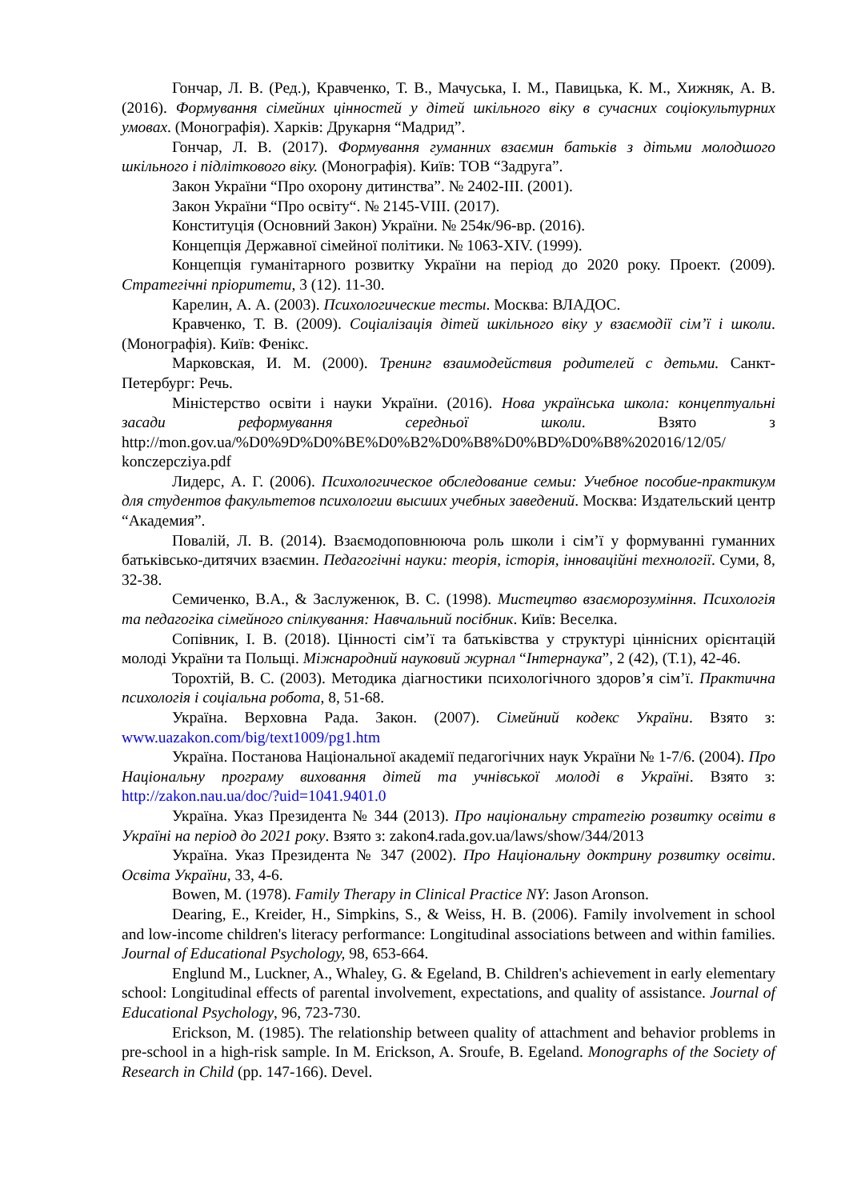Гончар, Л. В. (Ред.), Кравченко, Т. В., Мачуська, І. М., Павицька, К. М., Хижняк, А. В. (2016). Формування сімейних цінностей у дітей шкільного віку в сучасних соціокультурних умовах. (Монографія). Харків: Друкарня “Мадрид”.
Гончар, Л. В. (2017). Формування гуманних взаємин батьків з дітьми молодшого шкільного і підліткового віку. (Монографія). Київ: ТОВ “Задруга”.
Закон України “Про охорону дитинства”. № 2402-III. (2001).
Закон України “Про освіту“. № 2145-VIII. (2017).
Конституція (Основний Закон) України. № 254к/96-вр. (2016).
Концепція Державної сімейної політики. № 1063-XIV. (1999).
Концепція гуманітарного розвитку України на період до 2020 року. Проект. (2009). Стратегічні пріоритети, 3 (12). 11-30.
Карелин, А. А. (2003). Психологические тесты. Москва: ВЛАДОС.
Кравченко, Т. В. (2009). Соціалізація дітей шкільного віку у взаємодії сім’ї і школи. (Монографія). Київ: Фенікс.
Марковская, И. М. (2000). Тренинг взаимодействия родителей с детьми. Санкт-Петербург: Речь.
Міністерство освіти і науки України. (2016). Нова українська школа: концептуальні засади реформування середньої школи. Взято з http://mon.gov.ua/%D0%9D%D0%BE%D0%B2%D0%B8%D0%BD%D0%B8%202016/12/05/ konczepcziya.pdf
Лидерс, А. Г. (2006). Психологическое обследование семьи: Учебное пособие-практикум для студентов факультетов психологии высших учебных заведений. Москва: Издательский центр “Академия”.
Повалій, Л. В. (2014). Взаємодоповнююча роль школи і сім’ї у формуванні гуманних батьківсько-дитячих взаємин. Педагогічні науки: теорія, історія, інноваційні технології. Суми, 8, 32-38.
Семиченко, В.А., & Заслуженюк, В. С. (1998). Мистецтво взаєморозуміння. Психологія та педагогіка сімейного спілкування: Навчальний посібник. Київ: Веселка.
Сопівник, І. В. (2018). Цінності сім’ї та батьківства у структурі ціннісних орієнтацій молоді України та Польщі. Міжнародний науковий журнал “Інтернаука”, 2 (42), (Т.1), 42-46.
Торохтій, В. С. (2003). Методика діагностики психологічного здоров’я сім’ї. Практична психологія і соціальна робота, 8, 51-68.
Україна. Верховна Рада. Закон. (2007). Сімейний кодекс України. Взято з: www.uazakon.com/big/text1009/pg1.htm
Україна. Постанова Національної академії педагогічних наук України № 1-7/6. (2004). Про Національну програму виховання дітей та учнівської молоді в Україні. Взято з: http://zakon.nau.ua/doc/?uid=1041.9401.0
Україна. Указ Президента № 344 (2013). Про національну стратегію розвитку освіти в Україні на період до 2021 року. Взято з: zakon4.rada.gov.ua/laws/show/344/2013
Україна. Указ Президента № 347 (2002). Про Національну доктрину розвитку освіти. Освіта України, 33, 4-6.
Bowen, M. (1978). Family Therapy in Clinical Practice NY: Jason Aronson.
Dearing, E., Kreider, H., Simpkins, S., & Weiss, H. B. (2006). Family involvement in school and low-income children's literacy performance: Longitudinal associations between and within families. Journal of Educational Psychology, 98, 653-664.
Englund M., Luckner, A., Whaley, G. & Egeland, B. Children's achievement in early elementary school: Longitudinal effects of parental involvement, expectations, and quality of assistance. Journal of Educational Psychology, 96, 723-730.
Erickson, M. (1985). The relationship between quality of attachment and behavior problems in pre-school in a high-risk sample. In M. Erickson, A. Sroufe, B. Egeland. Monographs of the Society of Research in Child (pp. 147-166). Devel.